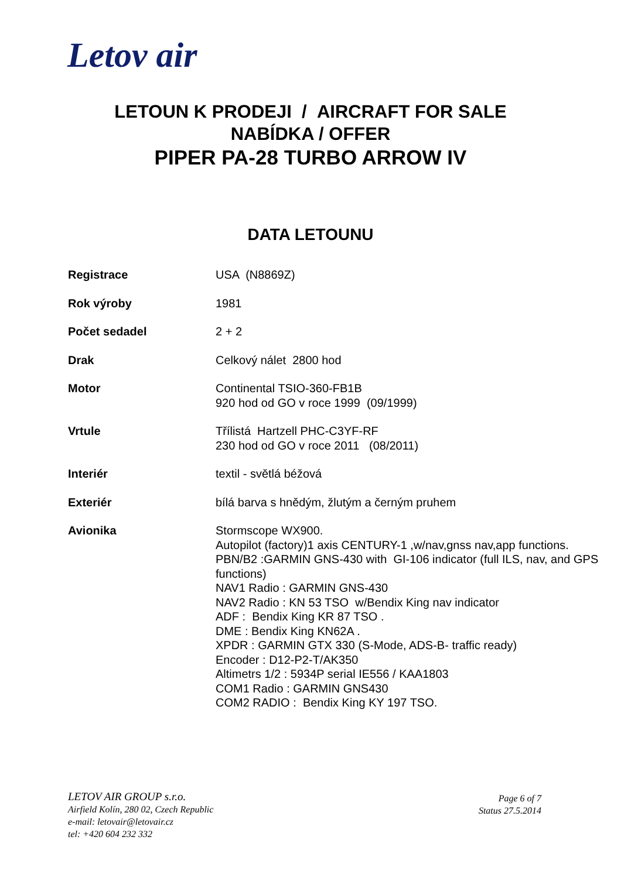Letov air
LETOUN K PRODEJI / AIRCRAFT FOR SALE
NABÍDKA / OFFER
PIPER PA-28 TURBO ARROW IV
DATA LETOUNU
| Registrace | USA (N8869Z) |
| Rok výroby | 1981 |
| Počet sedadel | 2 + 2 |
| Drak | Celkový nálet 2800 hod |
| Motor | Continental TSIO-360-FB1B 920 hod od GO v roce 1999 (09/1999) |
| Vrtule | Třílistá Hartzell PHC-C3YF-RF 230 hod od GO v roce 2011 (08/2011) |
| Interiér | textil - světlá béžová |
| Exteriér | bílá barva s hnědým, žlutým a černým pruhem |
| Avionika | Stormscope WX900. Autopilot (factory)1 axis CENTURY-1 ,w/nav,gnss nav,app functions. PBN/B2 :GARMIN GNS-430 with GI-106 indicator (full ILS, nav, and GPS functions) NAV1 Radio : GARMIN GNS-430 NAV2 Radio : KN 53 TSO w/Bendix King nav indicator ADF : Bendix King KR 87 TSO . DME : Bendix King KN62A . XPDR : GARMIN GTX 330 (S-Mode, ADS-B- traffic ready) Encoder : D12-P2-T/AK350 Altimetrs 1/2 : 5934P serial IE556 / KAA1803 COM1 Radio : GARMIN GNS430 COM2 RADIO : Bendix King KY 197 TSO. |
LETOV AIR GROUP s.r.o.
Airfield Kolín, 280 02, Czech Republic
e-mail: letovair@letovair.cz
tel: +420 604 232 332
Page 6 of 7
Status 27.5.2014